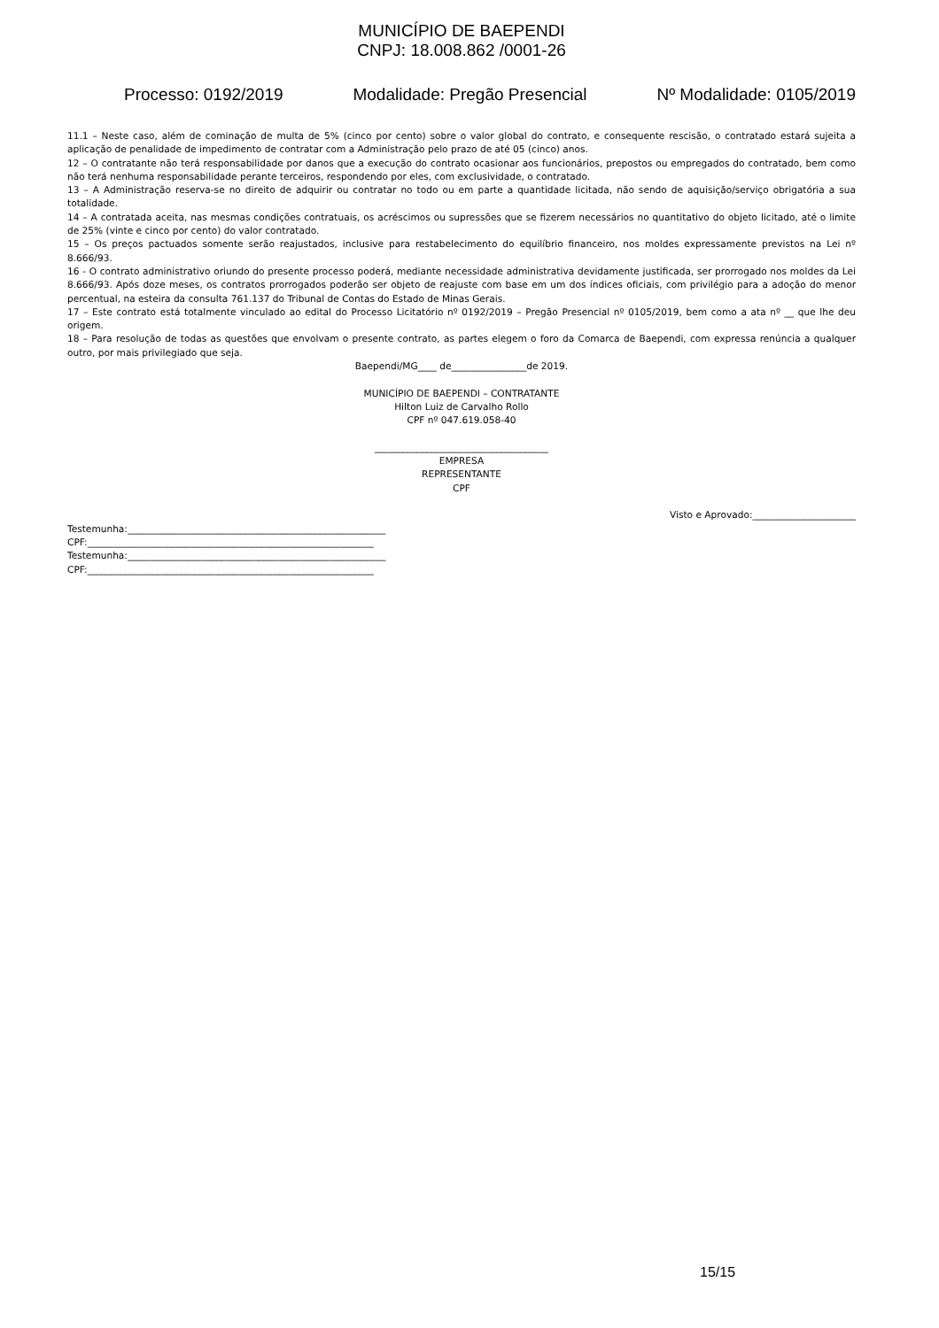MUNICÍPIO DE BAEPENDI
CNPJ: 18.008.862 /0001-26
Processo: 0192/2019 Modalidade: Pregão Presencial Nº Modalidade: 0105/2019
11.1 – Neste caso, além de cominação de multa de 5% (cinco por cento) sobre o valor global do contrato, e consequente rescisão, o contratado estará sujeita a aplicação de penalidade de impedimento de contratar com a Administração pelo prazo de até 05 (cinco) anos.
12 – O contratante não terá responsabilidade por danos que a execução do contrato ocasionar aos funcionários, prepostos ou empregados do contratado, bem como não terá nenhuma responsabilidade perante terceiros, respondendo por eles, com exclusividade, o contratado.
13 – A Administração reserva-se no direito de adquirir ou contratar no todo ou em parte a quantidade licitada, não sendo de aquisição/serviço obrigatória a sua totalidade.
14 – A contratada aceita, nas mesmas condições contratuais, os acréscimos ou supressões que se fizerem necessários no quantitativo do objeto licitado, até o limite de 25% (vinte e cinco por cento) do valor contratado.
15 – Os preços pactuados somente serão reajustados, inclusive para restabelecimento do equilíbrio financeiro, nos moldes expressamente previstos na Lei nº 8.666/93.
16 - O contrato administrativo oriundo do presente processo poderá, mediante necessidade administrativa devidamente justificada, ser prorrogado nos moldes da Lei 8.666/93. Após doze meses, os contratos prorrogados poderão ser objeto de reajuste com base em um dos índices oficiais, com privilégio para a adoção do menor percentual, na esteira da consulta 761.137 do Tribunal de Contas do Estado de Minas Gerais.
17 – Este contrato está totalmente vinculado ao edital do Processo Licitatório nº 0192/2019 – Pregão Presencial nº 0105/2019, bem como a ata nº __ que lhe deu origem.
18 – Para resolução de todas as questões que envolvam o presente contrato, as partes elegem o foro da Comarca de Baependi, com expressa renúncia a qualquer outro, por mais privilegiado que seja.
Baependi/MG____ de________________de 2019.
MUNICÍPIO DE BAEPENDI – CONTRATANTE
Hilton Luiz de Carvalho Rollo
CPF nº 047.619.058-40
_____________________________________
EMPRESA
REPRESENTANTE
CPF
Visto e Aprovado:______________________
Testemunha:_______________________________________________________
CPF:_____________________________________________________________
Testemunha:_______________________________________________________
CPF:_____________________________________________________________
15/15